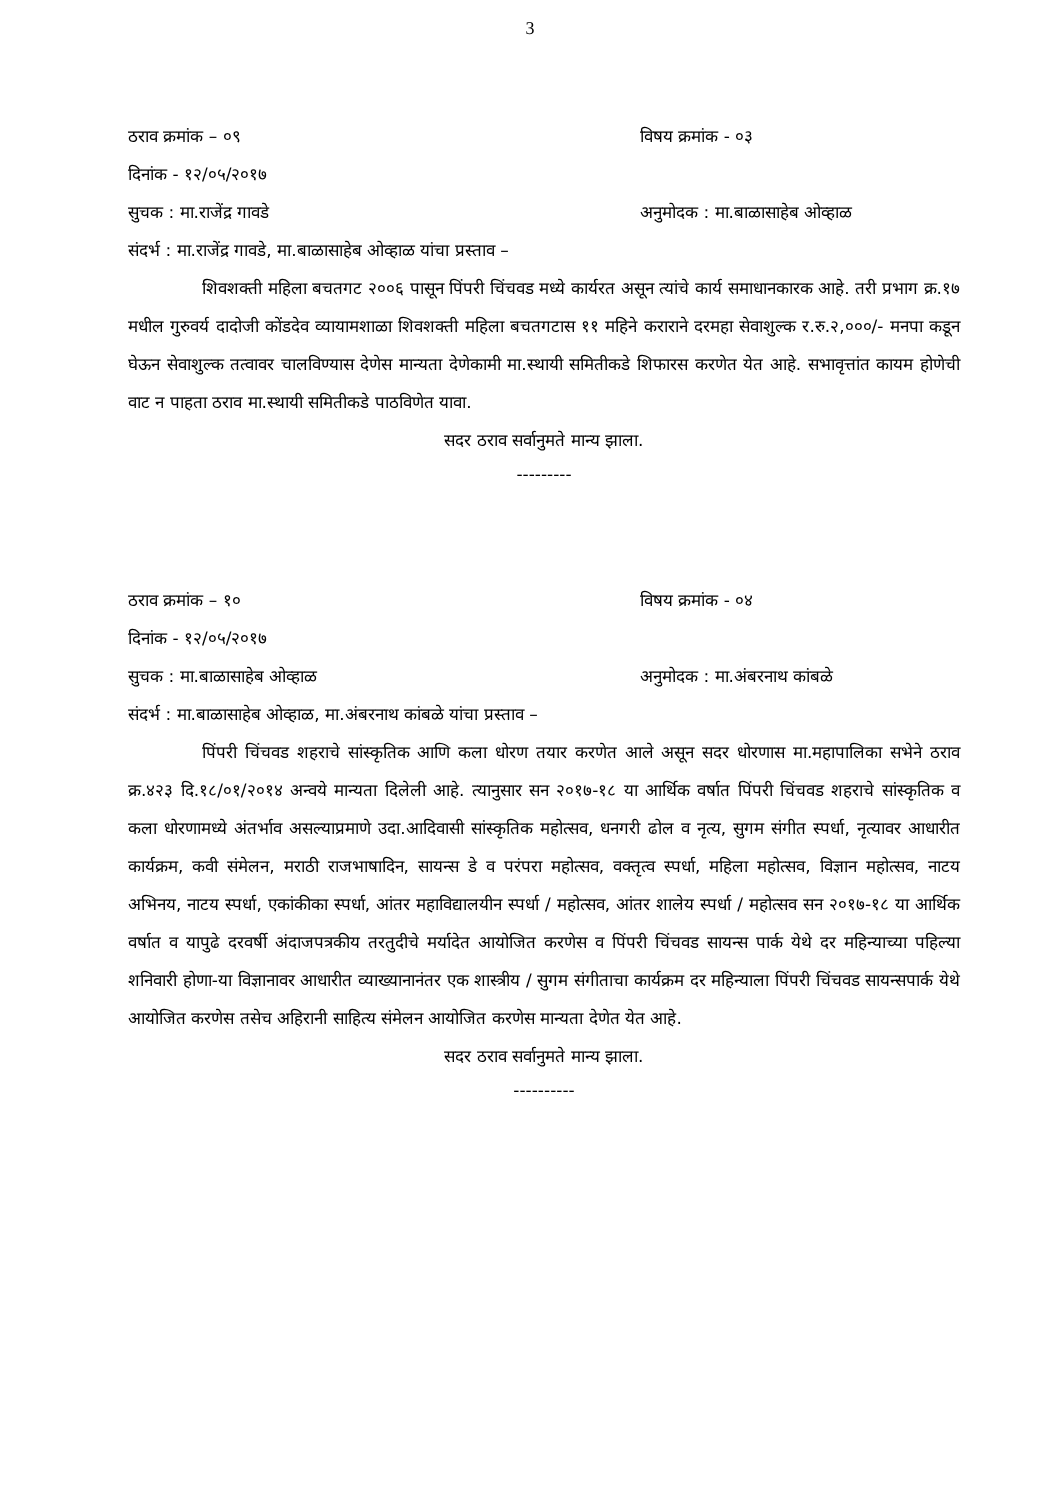3
ठराव क्रमांक – ०९ विषय क्रमांक - ०३
दिनांक - १२/०५/२०१७
सुचक : मा.राजेंद्र गावडे अनुमोदक : मा.बाळासाहेब ओव्हाळ
संदर्भ : मा.राजेंद्र गावडे, मा.बाळासाहेब ओव्हाळ यांचा प्रस्ताव –
शिवशक्ती महिला बचतगट २००६ पासून पिंपरी चिंचवड मध्ये कार्यरत असून त्यांचे कार्य समाधानकारक आहे. तरी प्रभाग क्र.१७ मधील गुरुवर्य दादोजी कोंडदेव व्यायामशाळा शिवशक्ती महिला बचतगटास ११ महिने कराराने दरमहा सेवाशुल्क र.रु.२,०००/- मनपा कडून घेऊन सेवाशुल्क तत्वावर चालविण्यास देणेस मान्यता देणेकामी मा.स्थायी समितीकडे शिफारस करणेत येत आहे. सभावृत्तांत कायम होणेची वाट न पाहता ठराव मा.स्थायी समितीकडे पाठविणेत यावा.
सदर ठराव सर्वानुमते मान्य झाला.
---------
ठराव क्रमांक – १० विषय क्रमांक - ०४
दिनांक - १२/०५/२०१७
सुचक : मा.बाळासाहेब ओव्हाळ अनुमोदक : मा.अंबरनाथ कांबळे
संदर्भ : मा.बाळासाहेब ओव्हाळ, मा.अंबरनाथ कांबळे यांचा प्रस्ताव –
पिंपरी चिंचवड शहराचे सांस्कृतिक आणि कला धोरण तयार करणेत आले असून सदर धोरणास मा.महापालिका सभेने ठराव क्र.४२३ दि.१८/०१/२०१४ अन्वये मान्यता दिलेली आहे. त्यानुसार सन २०१७-१८ या आर्थिक वर्षात पिंपरी चिंचवड शहराचे सांस्कृतिक व कला धोरणामध्ये अंतर्भाव असल्याप्रमाणे उदा.आदिवासी सांस्कृतिक महोत्सव, धनगरी ढोल व नृत्य, सुगम संगीत स्पर्धा, नृत्यावर आधारीत कार्यक्रम, कवी संमेलन, मराठी राजभाषादिन, सायन्स डे व परंपरा महोत्सव, वक्तृत्व स्पर्धा, महिला महोत्सव, विज्ञान महोत्सव, नाटय अभिनय, नाटय स्पर्धा, एकांकीका स्पर्धा, आंतर महाविद्यालयीन स्पर्धा / महोत्सव, आंतर शालेय स्पर्धा / महोत्सव सन २०१७-१८ या आर्थिक वर्षात व यापुढे दरवर्षी अंदाजपत्रकीय तरतुदीचे मर्यादेत आयोजित करणेस व पिंपरी चिंचवड सायन्स पार्क येथे दर महिन्याच्या पहिल्या शनिवारी होणा-या विज्ञानावर आधारीत व्याख्यानानंतर एक शास्त्रीय / सुगम संगीताचा कार्यक्रम दर महिन्याला पिंपरी चिंचवड सायन्सपार्क येथे आयोजित करणेस तसेच अहिरानी साहित्य संमेलन आयोजित करणेस मान्यता देणेत येत आहे.
सदर ठराव सर्वानुमते मान्य झाला.
----------